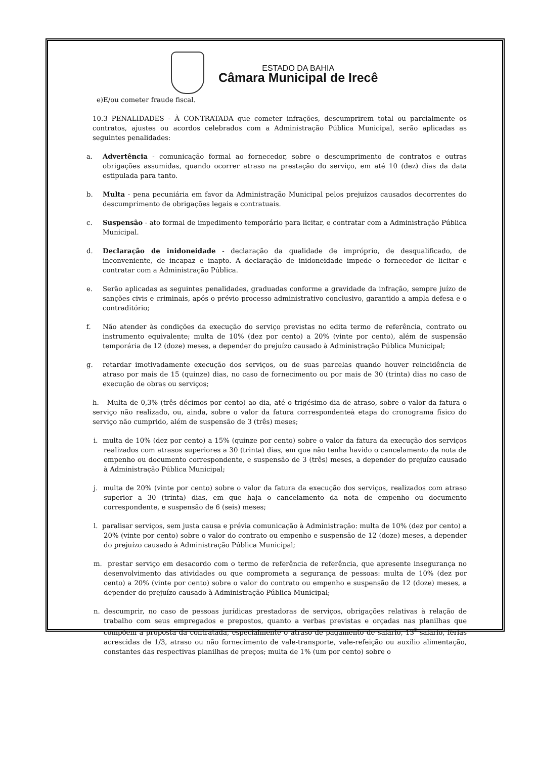ESTADO DA BAHIA
Câmara Municipal de Irecê
e)E/ou cometer fraude fiscal.
10.3 PENALIDADES - À CONTRATADA que cometer infrações, descumprirem total ou parcialmente os contratos, ajustes ou acordos celebrados com a Administração Pública Municipal, serão aplicadas as seguintes penalidades:
a. Advertência - comunicação formal ao fornecedor, sobre o descumprimento de contratos e outras obrigações assumidas, quando ocorrer atraso na prestação do serviço, em até 10 (dez) dias da data estipulada para tanto.
b. Multa - pena pecuniária em favor da Administração Municipal pelos prejuízos causados decorrentes do descumprimento de obrigações legais e contratuais.
c. Suspensão - ato formal de impedimento temporário para licitar, e contratar com a Administração Pública Municipal.
d. Declaração de inidoneidade - declaração da qualidade de impróprio, de desqualificado, de inconveniente, de incapaz e inapto. A declaração de inidoneidade impede o fornecedor de licitar e contratar com a Administração Pública.
e. Serão aplicadas as seguintes penalidades, graduadas conforme a gravidade da infração, sempre juízo de sanções civis e criminais, após o prévio processo administrativo conclusivo, garantido a ampla defesa e o contraditório;
f. Não atender às condições da execução do serviço previstas no edita termo de referência, contrato ou instrumento equivalente; multa de 10% (dez por cento) a 20% (vinte por cento), além de suspensão temporária de 12 (doze) meses, a depender do prejuízo causado à Administração Pública Municipal;
g. retardar imotivadamente execução dos serviços, ou de suas parcelas quando houver reincidência de atraso por mais de 15 (quinze) dias, no caso de fornecimento ou por mais de 30 (trinta) dias no caso de execução de obras ou serviços;
h. Multa de 0,3% (três décimos por cento) ao dia, até o trigésimo dia de atraso, sobre o valor da fatura o serviço não realizado, ou, ainda, sobre o valor da fatura correspondenteà etapa do cronograma físico do serviço não cumprido, além de suspensão de 3 (três) meses;
i. multa de 10% (dez por cento) a 15% (quinze por cento) sobre o valor da fatura da execução dos serviços realizados com atrasos superiores a 30 (trinta) dias, em que não tenha havido o cancelamento da nota de empenho ou documento correspondente, e suspensão de 3 (três) meses, a depender do prejuízo causado à Administração Pública Municipal;
j. multa de 20% (vinte por cento) sobre o valor da fatura da execução dos serviços, realizados com atraso superior a 30 (trinta) dias, em que haja o cancelamento da nota de empenho ou documento correspondente, e suspensão de 6 (seis) meses;
l. paralisar serviços, sem justa causa e prévia comunicação à Administração: multa de 10% (dez por cento) a 20% (vinte por cento) sobre o valor do contrato ou empenho e suspensão de 12 (doze) meses, a depender do prejuízo causado à Administração Pública Municipal;
m. prestar serviço em desacordo com o termo de referência de referência, que apresente insegurança no desenvolvimento das atividades ou que comprometa a segurança de pessoas: multa de 10% (dez por cento) a 20% (vinte por cento) sobre o valor do contrato ou empenho e suspensão de 12 (doze) meses, a depender do prejuízo causado à Administração Pública Municipal;
n. descumprir, no caso de pessoas jurídicas prestadoras de serviços, obrigações relativas à relação de trabalho com seus empregados e prepostos, quanto a verbas previstas e orçadas nas planilhas que compõem a proposta da contratada, especialmente o atraso de pagamento de salário, 13<sup>º</sup> salário, férias acrescidas de 1/3, atraso ou não fornecimento de vale-transporte, vale-refeição ou auxílio alimentação, constantes das respectivas planilhas de preços; multa de 1% (um por cento) sobre o